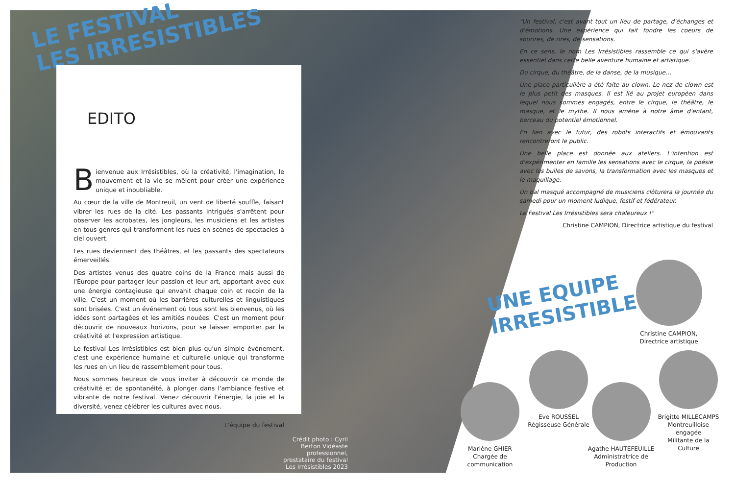LE FESTIVAL
LES IRRESISTIBLES
EDITO
Bienvenue aux Irrésistibles, où la créativité, l'imagination, le mouvement et la vie se mêlent pour créer une expérience unique et inoubliable.
Au cœur de la ville de Montreuil, un vent de liberté souffle, faisant vibrer les rues de la cité. Les passants intrigués s'arrêtent pour observer les acrobates, les jongleurs, les musiciens et les artistes en tous genres qui transforment les rues en scènes de spectacles à ciel ouvert.
Les rues deviennent des théâtres, et les passants des spectateurs émerveillés.
Des artistes venus des quatre coins de la France mais aussi de l'Europe pour partager leur passion et leur art, apportant avec eux une énergie contagieuse qui envahit chaque coin et recoin de la ville. C'est un moment où les barrières culturelles et linguistiques sont brisées. C'est un événement où tous sont les bienvenus, où les idées sont partagées et les amitiés nouées. C'est un moment pour découvrir de nouveaux horizons, pour se laisser emporter par la créativité et l'expression artistique.
Le festival Les Irrésistibles est bien plus qu'un simple événement, c'est une expérience humaine et culturelle unique qui transforme les rues en un lieu de rassemblement pour tous.
Nous sommes heureux de vous inviter à découvrir ce monde de créativité et de spontanéité, à plonger dans l'ambiance festive et vibrante de notre festival. Venez découvrir l'énergie, la joie et la diversité, venez célébrer les cultures avec nous.
L'équipe du festival
Crédit photo : Cyril Berton Vidéaste professionnel, prestataire du festival Les Irrésistibles 2023
"Un festival, c'est avant tout un lieu de partage, d'échanges et d'émotions. Une expérience qui fait fondre les coeurs de sourires, de rires, de sensations.
En ce sens, le nom Les Irrésistibles rassemble ce qui s'avère essentiel dans cette belle aventure humaine et artistique.
Du cirque, du théâtre, de la danse, de la musique…
Une place particulière a été faite au clown. Le nez de clown est le plus petit des masques. Il est lié au projet européen dans lequel nous sommes engagés, entre le cirque, le théâtre, le masque, et le mythe. Il nous amène à notre âme d'enfant, berceau du potentiel émotionnel.
En lien avec le futur, des robots interactifs et émouvants rencontreront le public.
Une belle place est donnée aux ateliers. L'intention est d'expérimenter en famille les sensations avec le cirque, la poésie avec les bulles de savons, la transformation avec les masques et le maquillage.
Un bal masqué accompagné de musiciens clôturera la journée du samedi pour un moment ludique, festif et fédérateur.
Le Festival Les Irrésistibles sera chaleureux !"
Christine CAMPION, Directrice artistique du festival
UNE EQUIPE
IRRESISTIBLE
Christine CAMPION,
Directrice artistique
Eve ROUSSEL
Régisseuse Générale
Brigitte MILLECAMPS
Montreuilloise engagée
Militante de la Culture
Marlène GHIER
Chargée de communication
Agathe HAUTEFEUILLE
Administratrice de Production